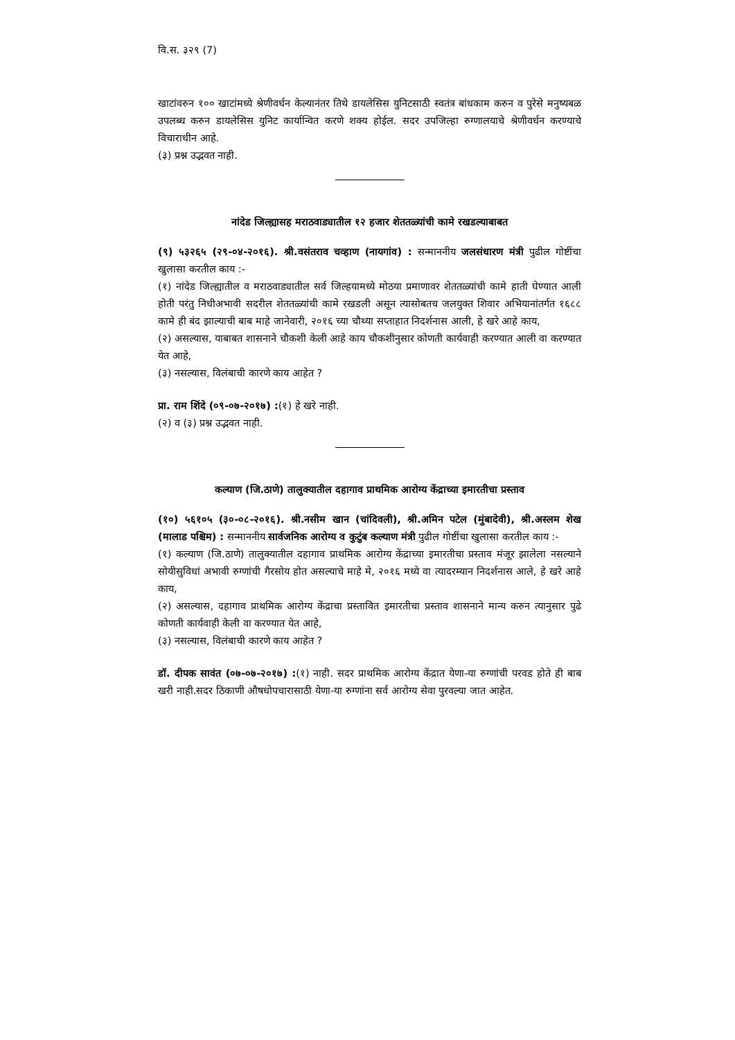वि.स. ३२९ (7)
खाटांवरुन १०० खाटांमध्ये श्रेणीवर्धन केल्यानंतर तिथे डायलेसिस युनिटसाठी स्वतंत्र बांधकाम करुन व पुरेसे मनुष्यबळ उपलब्ध करुन डायलेसिस युनिट कार्यान्वित करणे शक्य होईल. सदर उपजिल्हा रुग्णालयाचे श्रेणीवर्धन करण्याचे विचाराधीन आहे.
(३) प्रश्न उद्भवत नाही.
नांदेड जिल्ह्यासह मराठवाड्यातील १२ हजार शेततळ्यांची कामे रखडल्याबाबत
(९) ५३२६५ (२९-०४-२०१६). श्री.वसंतराव चव्हाण (नायगांव) : सन्माननीय जलसंधारण मंत्री पुढील गोष्टींचा खुलासा करतील काय :-
(१) नांदेड जिल्ह्यातील व मराठवाड्यातील सर्व जिल्हयामध्ये मोठया प्रमाणावर शेततळ्यांची कामे हाती घेण्यात आली होती परंतु निधीअभावी सदरील शेततळ्यांची कामे रखडली असून त्यासोबतच जलयुक्त शिवार अभियानांतर्गत १६८८ कामे ही बंद झाल्याची बाब माहे जानेवारी, २०१६ च्या चौथ्या सप्ताहात निदर्शनास आली, हे खरे आहे काय,
(२) असल्यास, याबाबत शासनाने चौकशी केली आहे काय चौकशीनुसार कोणती कार्यवाही करण्यात आली वा करण्यात येत आहे,
(३) नसल्यास, विलंबाची कारणे काय आहेत ?
प्रा. राम शिंदे (०९-०७-२०१७) :(१) हे खरे नाही.
(२) व (३) प्रश्न उद्भवत नाही.
कल्याण (जि.ठाणे) तालुक्यातील दहागाव प्राथमिक आरोग्य केंद्राच्या इमारतीचा प्रस्ताव
(१०) ५६१०५ (३०-०८-२०१६). श्री.नसीम खान (चांदिवली), श्री.अमिन पटेल (मुंबादेवी), श्री.अस्लम शेख (मालाड पश्चिम) : सन्माननीय सार्वजनिक आरोग्य व कुटुंब कल्याण मंत्री पुढील गोष्टींचा खुलासा करतील काय :-
(१) कल्याण (जि.ठाणे) तालुक्यातील दहागाव प्राथमिक आरोग्य केंद्राच्या इमारतीचा प्रस्ताव मंजूर झालेला नसल्याने सोयीसुविधां अभावी रुग्णांची गैरसोय होत असल्याचे माहे मे, २०१६ मध्ये वा त्यादरम्यान निदर्शनास आले, हे खरे आहे काय,
(२) असल्यास, दहागाव प्राथमिक आरोग्य केंद्राचा प्रस्तावित इमारतीचा प्रस्ताव शासनाने मान्य करुन त्यानुसार पुढे कोणती कार्यवाही केली वा करण्यात येत आहे,
(३) नसल्यास, विलंबाची कारणे काय आहेत ?
डॉ. दीपक सावंत (०७-०७-२०१७) :(१) नाही. सदर प्राथमिक आरोग्य केंद्रात येणा-या रुग्णांची परवड होते ही बाब खरी नाही.सदर ठिकाणी औषधोपचारासाठी येणा-या रुग्णांना सर्व आरोग्य सेवा पुरवल्या जात आहेत.